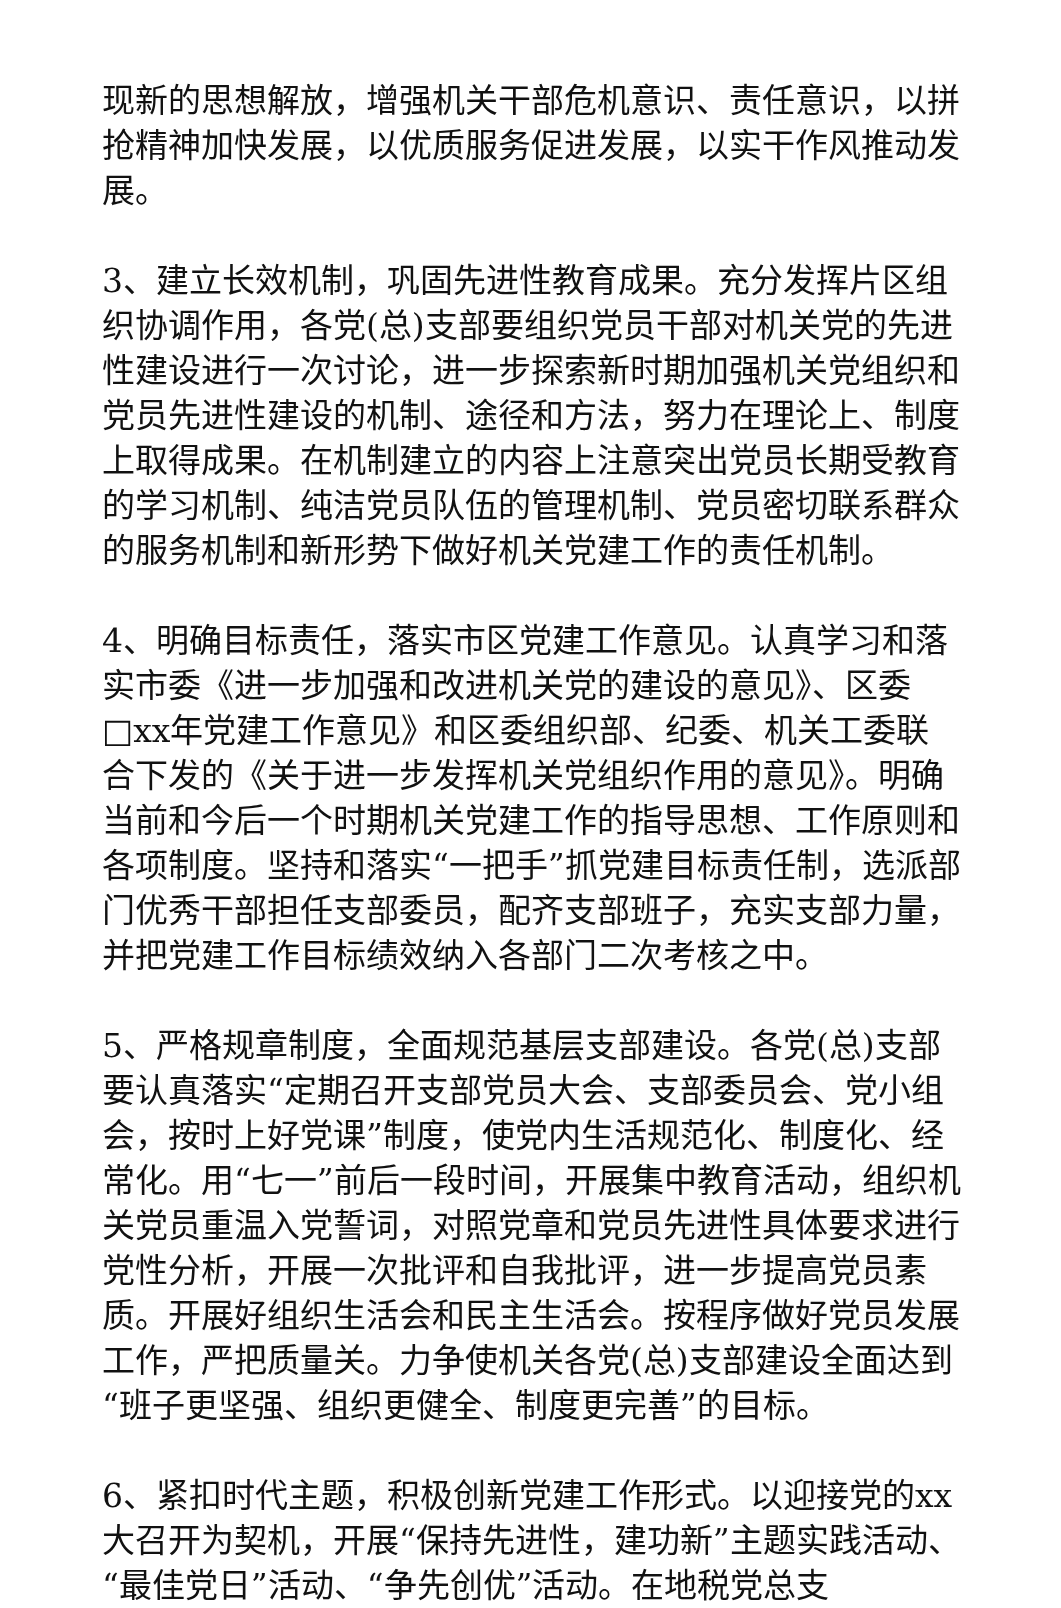现新的思想解放，增强机关干部危机意识、责任意识，以拼抢精神加快发展，以优质服务促进发展，以实干作风推动发展。
3、建立长效机制，巩固先进性教育成果。充分发挥片区组织协调作用，各党(总)支部要组织党员干部对机关党的先进性建设进行一次讨论，进一步探索新时期加强机关党组织和党员先进性建设的机制、途径和方法，努力在理论上、制度上取得成果。在机制建立的内容上注意突出党员长期受教育的学习机制、纯洁党员队伍的管理机制、党员密切联系群众的服务机制和新形势下做好机关党建工作的责任机制。
4、明确目标责任，落实市区党建工作意见。认真学习和落实市委《进一步加强和改进机关党的建设的意见》、区委□xx年党建工作意见》和区委组织部、纪委、机关工委联合下发的《关于进一步发挥机关党组织作用的意见》。明确当前和今后一个时期机关党建工作的指导思想、工作原则和各项制度。坚持和落实“一把手”抓党建目标责任制，选派部门优秀干部担任支部委员，配齐支部班子，充实支部力量，并把党建工作目标绩效纳入各部门二次考核之中。
5、严格规章制度，全面规范基层支部建设。各党(总)支部要认真落实“定期召开支部党员大会、支部委员会、党小组会，按时上好党课”制度，使党内生活规范化、制度化、经常化。用“七一”前后一段时间，开展集中教育活动，组织机关党员重温入党誓词，对照党章和党员先进性具体要求进行党性分析，开展一次批评和自我批评，进一步提高党员素质。开展好组织生活会和民主生活会。按程序做好党员发展工作，严把质量关。力争使机关各党(总)支部建设全面达到“班子更坚强、组织更健全、制度更完善”的目标。
6、紧扣时代主题，积极创新党建工作形式。以迎接党的xx大召开为契机，开展“保持先进性，建功新”主题实践活动、“最佳党日”活动、“争先创优”活动。在地税党总支